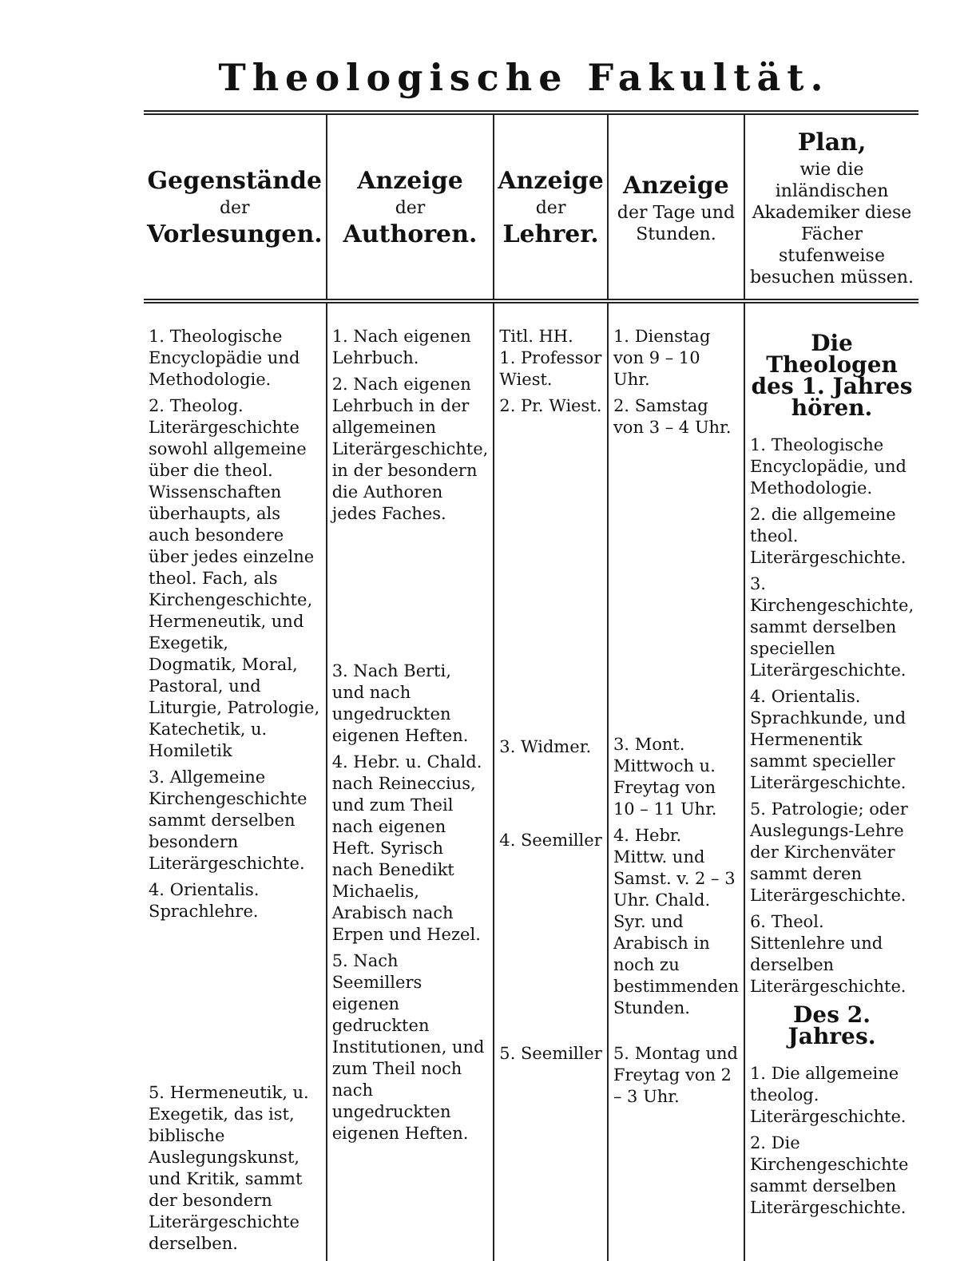Theologische Fakultät.
| Gegenstände der Vorlesungen. | Anzeige der Authoren. | Anzeige der Lehrer. | Anzeige der Tage und Stunden. | Plan, wie die inländischen Akademiker diese Fächer stufenweise besuchen müssen. |
| --- | --- | --- | --- | --- |
| 1. Theologische Encyclopädie und Methodologie. 2. Theolog. Literärgeschichte sowohl allgemeine über die theol. Wissenschaften überhaupts, als auch besondere über jedes einzelne theol. Fach, als Kirchengeschichte, Hermeneutik, und Exegetik, Dogmatik, Moral, Pastoral, und Liturgie, Patrologie, Katechetik, u. Homiletik 3. Allgemeine Kirchengeschichte sammt derselben besondern Literärgeschichte. 4. Orientalis. Sprachlehre. 5. Hermeneutik, u. Exegetik, das ist, biblische Auslegungskunst, und Kritik, sammt der besondern Literärgeschichte derselben. | 1. Nach eigenen Lehrbuch. 2. Nach eigenen Lehrbuch in der allgemeinen Literärgeschichte, in der besondern die Authoren jedes Faches. 3. Nach Berti, und nach ungedruckten eigenen Heften. 4. Hebr. u. Chald. nach Reineccius, und zum Theil nach eigenen Heft. Syrisch nach Benedikt Michaelis, Arabisch nach Erpen und Hezel. 5. Nach Seemillers eigenen gedruckten Institutionen, und zum Theil noch nach ungedruckten eigenen Heften. | Titl. HH. 1. Professor Wiest. 2. Pr. Wiest. 3. Widmer. 4. Seemiller 5. Seemiller | 1. Dienstag von 9 – 10 Uhr. 2. Samstag von 3 – 4 Uhr. 3. Mont. Mittwoch u. Freytag von 10 – 11 Uhr. 4. Hebr. Mittw. und Samst. v. 2 – 3 Uhr. Chald. Syr. und Arabisch in noch zu bestimmenden Stunden. 5. Montag und Freytag von 2 – 3 Uhr. | Die Theologen des 1. Jahres hören. 1. Theologische Encyclopädie, und Methodologie. 2. die allgemeine theol. Literärgeschichte. 3. Kirchengeschichte, sammt derselben speciellen Literärgeschichte. 4. Orientalis. Sprachkunde, und Hermenentik sammt specieller Literärgeschichte. 5. Patrologie; oder Auslegungs-Lehre der Kirchenväter sammt deren Literärgeschichte. 6. Theol. Sittenlehre und derselben Literärgeschichte. Des 2. Jahres. 1. Die allgemeine theolog. Literärgeschichte. 2. Die Kirchengeschichte sammt derselben Literärgeschichte. |